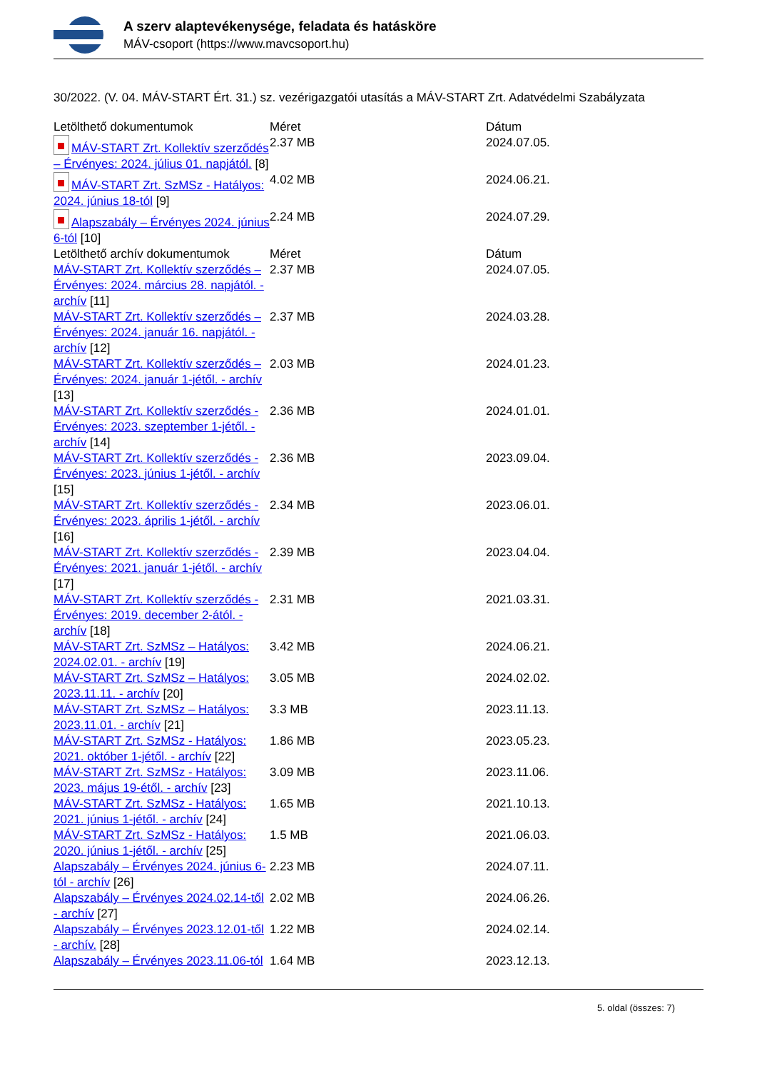A szerv alaptevékenysége, feladata és hatásköre
MÁV-csoport (https://www.mavcsoport.hu)
30/2022. (V. 04. MÁV-START Ért. 31.) sz. vezérigazgatói utasítás a MÁV-START Zrt. Adatvédelmi Szabályzata
| Letölthető dokumentumok | Méret | Dátum |
| --- | --- | --- |
| MÁV-START Zrt. Kollektív szerződés – Érvényes: 2024. július 01. napjától. [8] | 2.37 MB | 2024.07.05. |
| MÁV-START Zrt. SzMSz - Hatályos: 2024. június 18-tól [9] | 4.02 MB | 2024.06.21. |
| Alapszabály – Érvényes 2024. június 6-tól [10] | 2.24 MB | 2024.07.29. |
| Letölthető archív dokumentumok | Méret | Dátum |
| MÁV-START Zrt. Kollektív szerződés – Érvényes: 2024. március 28. napjától. - archív [11] | 2.37 MB | 2024.07.05. |
| MÁV-START Zrt. Kollektív szerződés – Érvényes: 2024. január 16. napjától. - archív [12] | 2.37 MB | 2024.03.28. |
| MÁV-START Zrt. Kollektív szerződés – Érvényes: 2024. január 1-jétől. - archív [13] | 2.03 MB | 2024.01.23. |
| MÁV-START Zrt. Kollektív szerződés - Érvényes: 2023. szeptember 1-jétől. - archív [14] | 2.36 MB | 2024.01.01. |
| MÁV-START Zrt. Kollektív szerződés - Érvényes: 2023. június 1-jétől. - archív [15] | 2.36 MB | 2023.09.04. |
| MÁV-START Zrt. Kollektív szerződés - Érvényes: 2023. április 1-jétől. - archív [16] | 2.34 MB | 2023.06.01. |
| MÁV-START Zrt. Kollektív szerződés - Érvényes: 2021. január 1-jétől. - archív [17] | 2.39 MB | 2023.04.04. |
| MÁV-START Zrt. Kollektív szerződés - Érvényes: 2019. december 2-ától. - archív [18] | 2.31 MB | 2021.03.31. |
| MÁV-START Zrt. SzMSz – Hatályos: 2024.02.01. - archív [19] | 3.42 MB | 2024.06.21. |
| MÁV-START Zrt. SzMSz – Hatályos: 2023.11.11. - archív [20] | 3.05 MB | 2024.02.02. |
| MÁV-START Zrt. SzMSz – Hatályos: 2023.11.01. - archív [21] | 3.3 MB | 2023.11.13. |
| MÁV-START Zrt. SzMSz - Hatályos: 2021. október 1-jétől. - archív [22] | 1.86 MB | 2023.05.23. |
| MÁV-START Zrt. SzMSz - Hatályos: 2023. május 19-étől. - archív [23] | 3.09 MB | 2023.11.06. |
| MÁV-START Zrt. SzMSz - Hatályos: 2021. június 1-jétől. - archív [24] | 1.65 MB | 2021.10.13. |
| MÁV-START Zrt. SzMSz - Hatályos: 2020. június 1-jétől. - archív [25] | 1.5 MB | 2021.06.03. |
| Alapszabály – Érvényes 2024. június 6-tól - archív [26] | 2.23 MB | 2024.07.11. |
| Alapszabály – Érvényes 2024.02.14-től - archív [27] | 2.02 MB | 2024.06.26. |
| Alapszabály – Érvényes 2023.12.01-től - archív. [28] | 1.22 MB | 2024.02.14. |
| Alapszabály – Érvényes 2023.11.06-tól | 1.64 MB | 2023.12.13. |
5. oldal (összes: 7)